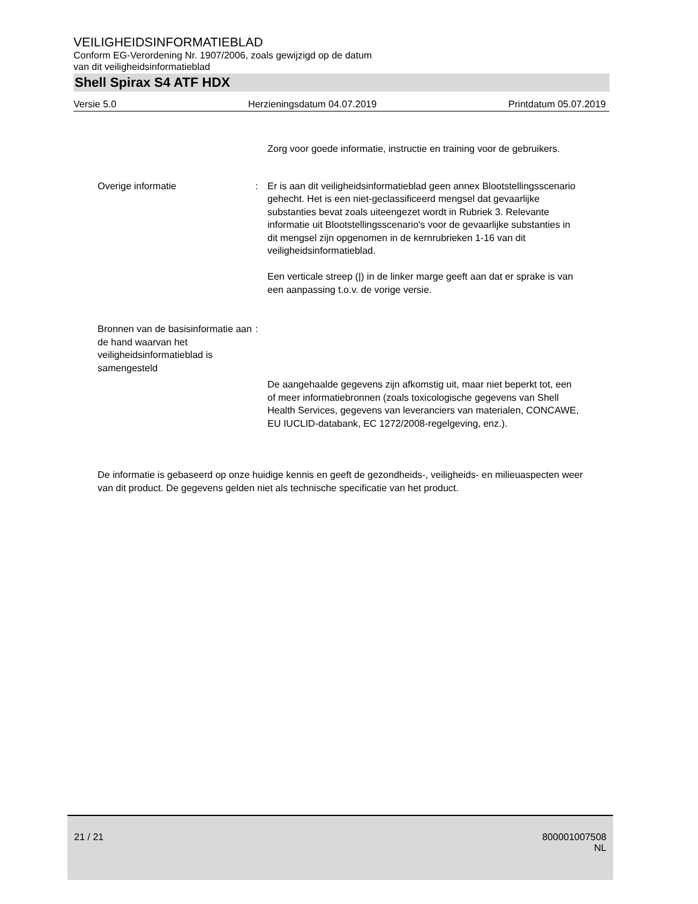VEILIGHEIDSINFORMATIEBLAD
Conform EG-Verordening Nr. 1907/2006, zoals gewijzigd op de datum
van dit veiligheidsinformatieblad
Shell Spirax S4 ATF HDX
Versie 5.0 Herzieningsdatum 04.07.2019 Printdatum 05.07.2019
Zorg voor goede informatie, instructie en training voor de gebruikers.
Overige informatie : Er is aan dit veiligheidsinformatieblad geen annex Blootstellingsscenario gehecht. Het is een niet-geclassificeerd mengsel dat gevaarlijke substanties bevat zoals uiteengezet wordt in Rubriek 3. Relevante informatie uit Blootstellingsscenario's voor de gevaarlijke substanties in dit mengsel zijn opgenomen in de kernrubrieken 1-16 van dit veiligheidsinformatieblad.
Een verticale streep (|) in de linker marge geeft aan dat er sprake is van een aanpassing t.o.v. de vorige versie.
Bronnen van de basisinformatie aan de hand waarvan het veiligheidsinformatieblad is samengesteld
:
De aangehaalde gegevens zijn afkomstig uit, maar niet beperkt tot, een of meer informatiebronnen (zoals toxicologische gegevens van Shell Health Services, gegevens van leveranciers van materialen, CONCAWE, EU IUCLID-databank, EC 1272/2008-regelgeving, enz.).
De informatie is gebaseerd op onze huidige kennis en geeft de gezondheids-, veiligheids- en milieuaspecten weer van dit product. De gegevens gelden niet als technische specificatie van het product.
21 / 21
800001007508
NL